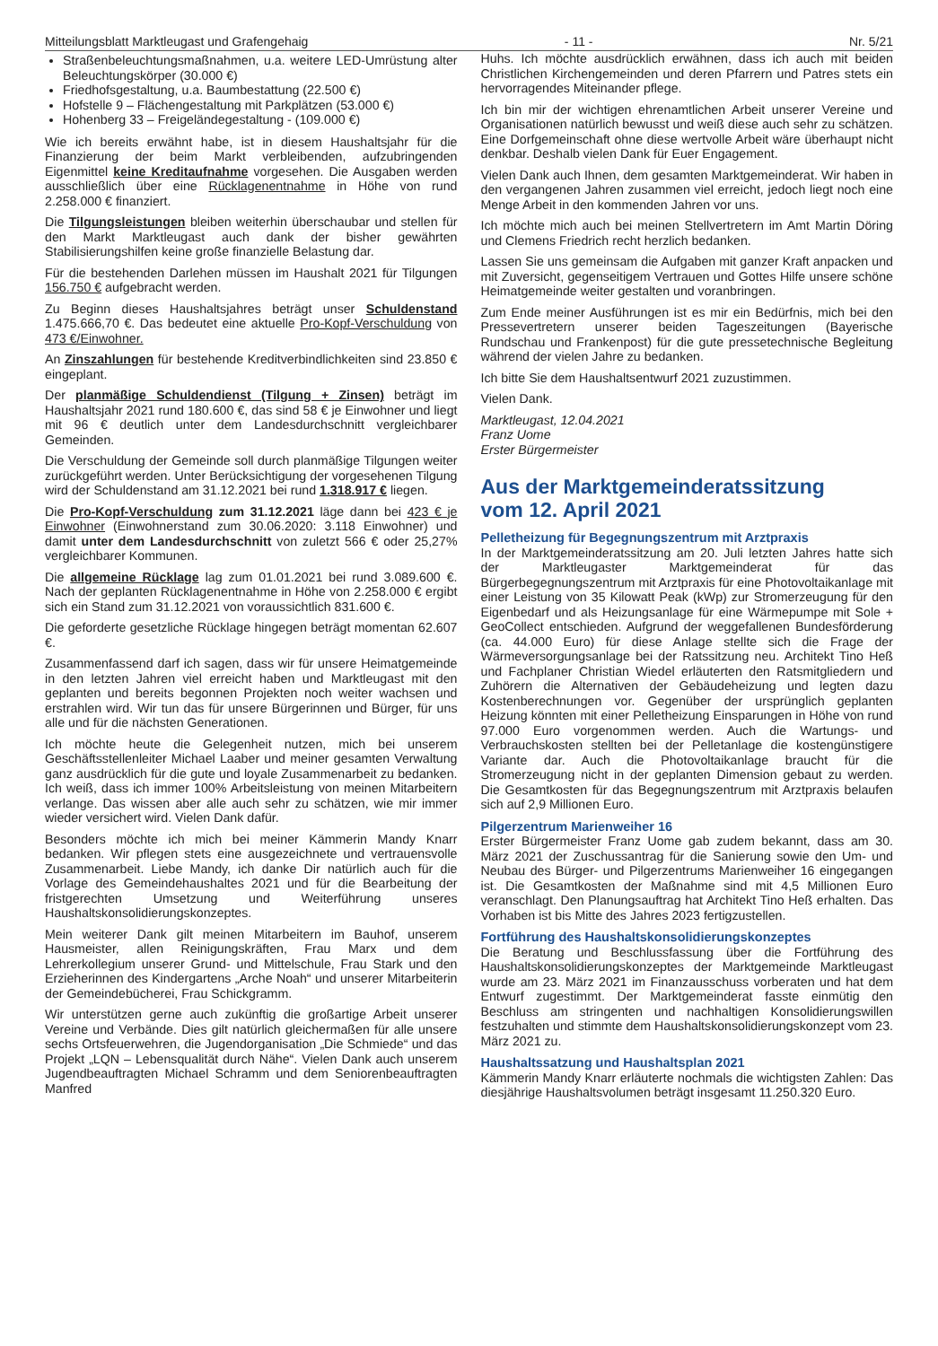Mitteilungsblatt Marktleugast und Grafengehaig - 11 - Nr. 5/21
Straßenbeleuchtungsmaßnahmen, u.a. weitere LED-Umrüstung alter Beleuchtungskörper (30.000 €)
Friedhofsgestaltung, u.a. Baumbestattung (22.500 €)
Hofstelle 9 – Flächengestaltung mit Parkplätzen (53.000 €)
Hohenberg 33 – Freigeländegestaltung - (109.000 €)
Wie ich bereits erwähnt habe, ist in diesem Haushaltsjahr für die Finanzierung der beim Markt verbleibenden, aufzubringenden Eigenmittel keine Kreditaufnahme vorgesehen. Die Ausgaben werden ausschließlich über eine Rücklagenentnahme in Höhe von rund 2.258.000 € finanziert.
Die Tilgungsleistungen bleiben weiterhin überschaubar und stellen für den Markt Marktleugast auch dank der bisher gewährten Stabilisierungshilfen keine große finanzielle Belastung dar.
Für die bestehenden Darlehen müssen im Haushalt 2021 für Tilgungen 156.750 € aufgebracht werden.
Zu Beginn dieses Haushaltsjahres beträgt unser Schuldenstand 1.475.666,70 €. Das bedeutet eine aktuelle Pro-Kopf-Verschuldung von 473 €/Einwohner.
An Zinszahlungen für bestehende Kreditverbindlichkeiten sind 23.850 € eingeplant.
Der planmäßige Schuldendienst (Tilgung + Zinsen) beträgt im Haushaltsjahr 2021 rund 180.600 €, das sind 58 € je Einwohner und liegt mit 96 € deutlich unter dem Landesdurchschnitt vergleichbarer Gemeinden.
Die Verschuldung der Gemeinde soll durch planmäßige Tilgungen weiter zurückgeführt werden. Unter Berücksichtigung der vorgesehenen Tilgung wird der Schuldenstand am 31.12.2021 bei rund 1.318.917 € liegen.
Die Pro-Kopf-Verschuldung zum 31.12.2021 läge dann bei 423 € je Einwohner (Einwohnerstand zum 30.06.2020: 3.118 Einwohner) und damit unter dem Landesdurchschnitt von zuletzt 566 € oder 25,27% vergleichbarer Kommunen.
Die allgemeine Rücklage lag zum 01.01.2021 bei rund 3.089.600 €. Nach der geplanten Rücklagenentnahme in Höhe von 2.258.000 € ergibt sich ein Stand zum 31.12.2021 von voraussichtlich 831.600 €.
Die geforderte gesetzliche Rücklage hingegen beträgt momentan 62.607 €.
Zusammenfassend darf ich sagen, dass wir für unsere Heimatgemeinde in den letzten Jahren viel erreicht haben und Marktleugast mit den geplanten und bereits begonnen Projekten noch weiter wachsen und erstrahlen wird. Wir tun das für unsere Bürgerinnen und Bürger, für uns alle und für die nächsten Generationen.
Ich möchte heute die Gelegenheit nutzen, mich bei unserem Geschäftsstellenleiter Michael Laaber und meiner gesamten Verwaltung ganz ausdrücklich für die gute und loyale Zusammenarbeit zu bedanken. Ich weiß, dass ich immer 100% Arbeitsleistung von meinen Mitarbeitern verlange. Das wissen aber alle auch sehr zu schätzen, wie mir immer wieder versichert wird. Vielen Dank dafür.
Besonders möchte ich mich bei meiner Kämmerin Mandy Knarr bedanken. Wir pflegen stets eine ausgezeichnete und vertrauensvolle Zusammenarbeit. Liebe Mandy, ich danke Dir natürlich auch für die Vorlage des Gemeindehaushaltes 2021 und für die Bearbeitung der fristgerechten Umsetzung und Weiterführung unseres Haushaltskonsolidierungskonzeptes.
Mein weiterer Dank gilt meinen Mitarbeitern im Bauhof, unserem Hausmeister, allen Reinigungskräften, Frau Marx und dem Lehrerkollegium unserer Grund- und Mittelschule, Frau Stark und den Erzieherinnen des Kindergartens „Arche Noah“ und unserer Mitarbeiterin der Gemeindebücherei, Frau Schickgramm.
Wir unterstützen gerne auch zukünftig die großartige Arbeit unserer Vereine und Verbände. Dies gilt natürlich gleichermaßen für alle unsere sechs Ortsfeuerwehren, die Jugendorganisation „Die Schmiede“ und das Projekt „LQN – Lebensqualität durch Nähe“. Vielen Dank auch unserem Jugendbeauftragten Michael Schramm und dem Seniorenbeauftragten Manfred
Huhs. Ich möchte ausdrücklich erwähnen, dass ich auch mit beiden Christlichen Kirchengemeinden und deren Pfarrern und Patres stets ein hervorragendes Miteinander pflege.
Ich bin mir der wichtigen ehrenamtlichen Arbeit unserer Vereine und Organisationen natürlich bewusst und weiß diese auch sehr zu schätzen. Eine Dorfgemeinschaft ohne diese wertvolle Arbeit wäre überhaupt nicht denkbar. Deshalb vielen Dank für Euer Engagement.
Vielen Dank auch Ihnen, dem gesamten Marktgemeinderat. Wir haben in den vergangenen Jahren zusammen viel erreicht, jedoch liegt noch eine Menge Arbeit in den kommenden Jahren vor uns.
Ich möchte mich auch bei meinen Stellvertretern im Amt Martin Döring und Clemens Friedrich recht herzlich bedanken.
Lassen Sie uns gemeinsam die Aufgaben mit ganzer Kraft anpacken und mit Zuversicht, gegenseitigem Vertrauen und Gottes Hilfe unsere schöne Heimatgemeinde weiter gestalten und voranbringen.
Zum Ende meiner Ausführungen ist es mir ein Bedürfnis, mich bei den Pressevertretern unserer beiden Tageszeitungen (Bayerische Rundschau und Frankenpost) für die gute pressetechnische Begleitung während der vielen Jahre zu bedanken.
Ich bitte Sie dem Haushaltsentwurf 2021 zuzustimmen.
Vielen Dank.
Marktleugast, 12.04.2021
Franz Uome
Erster Bürgermeister
Aus der Marktgemeinderatssitzung
vom 12. April 2021
Pelletheizung für Begegnungszentrum mit Arztpraxis
In der Marktgemeinderatssitzung am 20. Juli letzten Jahres hatte sich der Marktleugaster Marktgemeinderat für das Bürgerbegegnungszentrum mit Arztpraxis für eine Photovoltaikanlage mit einer Leistung von 35 Kilowatt Peak (kWp) zur Stromerzeugung für den Eigenbedarf und als Heizungsanlage für eine Wärmepumpe mit Sole + GeoCollect entschieden. Aufgrund der weggefallenen Bundesförderung (ca. 44.000 Euro) für diese Anlage stellte sich die Frage der Wärmeversorgungsanlage bei der Ratssitzung neu. Architekt Tino Heß und Fachplaner Christian Wiedel erläuterten den Ratsmitgliedern und Zuhörern die Alternativen der Gebäudeheizung und legten dazu Kostenberechnungen vor. Gegenüber der ursprünglich geplanten Heizung könnten mit einer Pelletheizung Einsparungen in Höhe von rund 97.000 Euro vorgenommen werden. Auch die Wartungs- und Verbrauchskosten stellten bei der Pelletanlage die kostengünstigere Variante dar. Auch die Photovoltaikanlage braucht für die Stromerzeugung nicht in der geplanten Dimension gebaut zu werden. Die Gesamtkosten für das Begegnungszentrum mit Arztpraxis belaufen sich auf 2,9 Millionen Euro.
Pilgerzentrum Marienweiher 16
Erster Bürgermeister Franz Uome gab zudem bekannt, dass am 30. März 2021 der Zuschussantrag für die Sanierung sowie den Um- und Neubau des Bürger- und Pilgerzentrums Marienweiher 16 eingegangen ist. Die Gesamtkosten der Maßnahme sind mit 4,5 Millionen Euro veranschlagt. Den Planungsauftrag hat Architekt Tino Heß erhalten. Das Vorhaben ist bis Mitte des Jahres 2023 fertigzustellen.
Fortführung des Haushaltskonsolidierungskonzeptes
Die Beratung und Beschlussfassung über die Fortführung des Haushaltskonsolidierungskonzeptes der Marktgemeinde Marktleugast wurde am 23. März 2021 im Finanzausschuss vorberaten und hat dem Entwurf zugestimmt. Der Marktgemeinderat fasste einmütig den Beschluss am stringenten und nachhaltigen Konsolidierungswillen festzuhalten und stimmte dem Haushaltskonsolidierungskonzept vom 23. März 2021 zu.
Haushaltssatzung und Haushaltsplan 2021
Kämmerin Mandy Knarr erläuterte nochmals die wichtigsten Zahlen: Das diesjährige Haushaltsvolumen beträgt insgesamt 11.250.320 Euro.